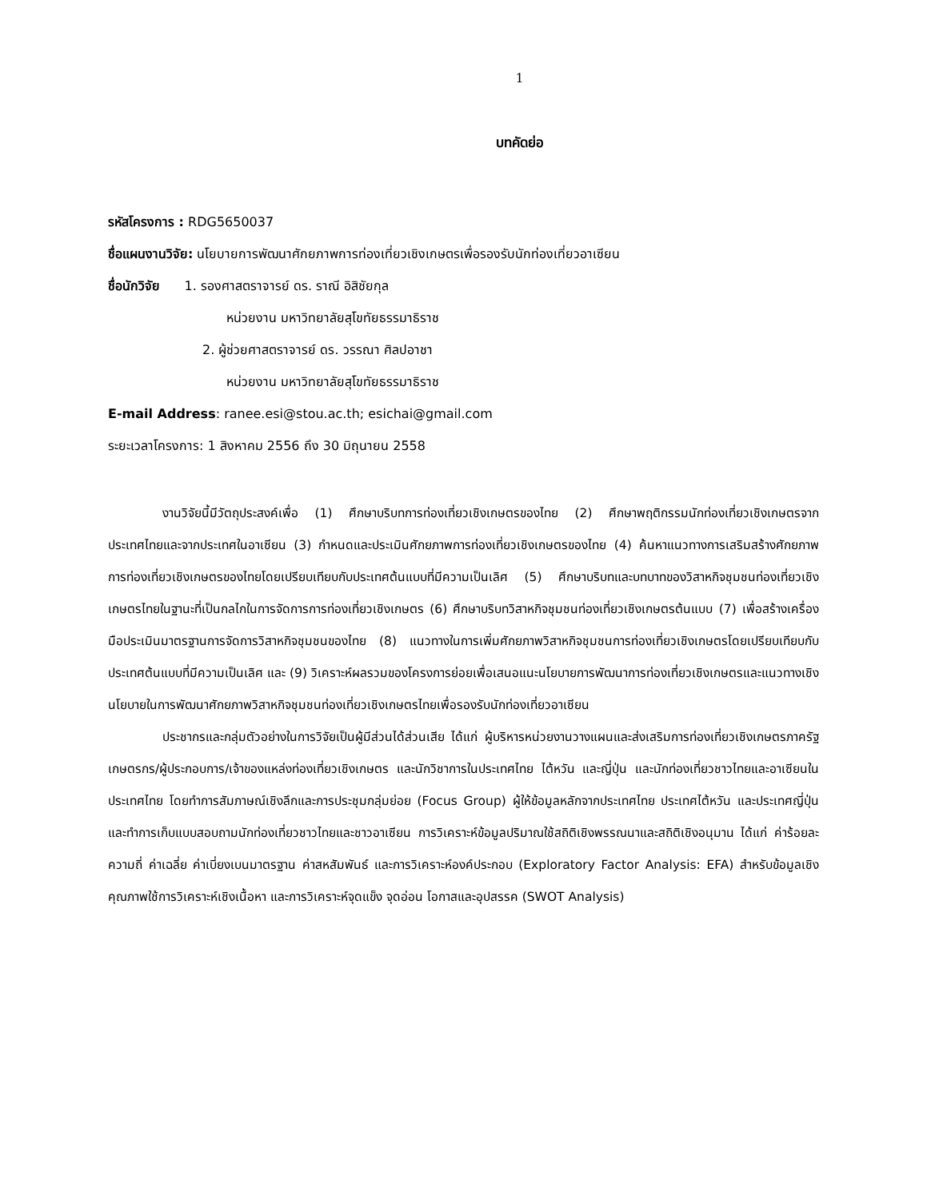1
บทคัดย่อ
รหัสโครงการ : RDG5650037
ชื่อแผนงานวิจัย: นโยบายการพัฒนาศักยภาพการท่องเที่ยวเชิงเกษตรเพื่อรองรับนักท่องเที่ยวอาเซียน
ชื่อนักวิจัย 1. รองศาสตราจารย์ ดร. ราณี อิสิชัยกุล
หน่วยงาน มหาวิทยาลัยสุโขทัยธรรมาธิราช
2. ผู้ช่วยศาสตราจารย์ ดร. วรรณา ศิลปอาชา
หน่วยงาน มหาวิทยาลัยสุโขทัยธรรมาธิราช
E-mail Address: ranee.esi@stou.ac.th; esichai@gmail.com
ระยะเวลาโครงการ: 1 สิงหาคม 2556 ถึง 30 มิถุนายน 2558
งานวิจัยนี้มีวัตถุประสงค์เพื่อ (1) ศึกษาบริบทการท่องเที่ยวเชิงเกษตรของไทย (2) ศึกษาพฤติกรรมนักท่องเที่ยวเชิงเกษตรจากประเทศไทยและจากประเทศในอาเซียน (3) กำหนดและประเมินศักยภาพการท่องเที่ยวเชิงเกษตรของไทย (4) ค้นหาแนวทางการเสริมสร้างศักยภาพการท่องเที่ยวเชิงเกษตรของไทยโดยเปรียบเทียบกับประเทศต้นแบบที่มีความเป็นเลิศ (5) ศึกษาบริบทและบทบาทของวิสาหกิจชุมชนท่องเที่ยวเชิงเกษตรไทยในฐานะที่เป็นกลไกในการจัดการการท่องเที่ยวเชิงเกษตร (6) ศึกษาบริบทวิสาหกิจชุมชนท่องเที่ยวเชิงเกษตรต้นแบบ (7) เพื่อสร้างเครื่องมือประเมินมาตรฐานการจัดการวิสาหกิจชุมชนของไทย (8) แนวทางในการเพิ่มศักยภาพวิสาหกิจชุมชนการท่องเที่ยวเชิงเกษตรโดยเปรียบเทียบกับประเทศต้นแบบที่มีความเป็นเลิศ และ (9) วิเคราะห์ผลรวมของโครงการย่อยเพื่อเสนอแนะนโยบายการพัฒนาการท่องเที่ยวเชิงเกษตรและแนวทางเชิงนโยบายในการพัฒนาศักยภาพวิสาหกิจชุมชนท่องเที่ยวเชิงเกษตรไทยเพื่อรองรับนักท่องเที่ยวอาเซียน
ประชากรและกลุ่มตัวอย่างในการวิจัยเป็นผู้มีส่วนได้ส่วนเสีย ได้แก่ ผู้บริหารหน่วยงานวางแผนและส่งเสริมการท่องเที่ยวเชิงเกษตรภาครัฐ เกษตรกร/ผู้ประกอบการ/เจ้าของแหล่งท่องเที่ยวเชิงเกษตร และนักวิชาการในประเทศไทย ไต้หวัน และญี่ปุ่น และนักท่องเที่ยวชาวไทยและอาเซียนในประเทศไทย โดยทำการสัมภาษณ์เชิงลึกและการประชุมกลุ่มย่อย (Focus Group) ผู้ให้ข้อมูลหลักจากประเทศไทย ประเทศไต้หวัน และประเทศญี่ปุ่น และทำการเก็บแบบสอบถามนักท่องเที่ยวชาวไทยและชาวอาเซียน การวิเคราะห์ข้อมูลปริมาณใช้สถิติเชิงพรรณนาและสถิติเชิงอนุมาน ได้แก่ ค่าร้อยละ ความถี่ ค่าเฉลี่ย ค่าเบี่ยงเบนมาตรฐาน ค่าสหสัมพันธ์ และการวิเคราะห์องค์ประกอบ (Exploratory Factor Analysis: EFA) สำหรับข้อมูลเชิงคุณภาพใช้การวิเคราะห์เชิงเนื้อหา และการวิเคราะห์จุดแข็ง จุดอ่อน โอกาสและอุปสรรค (SWOT Analysis)